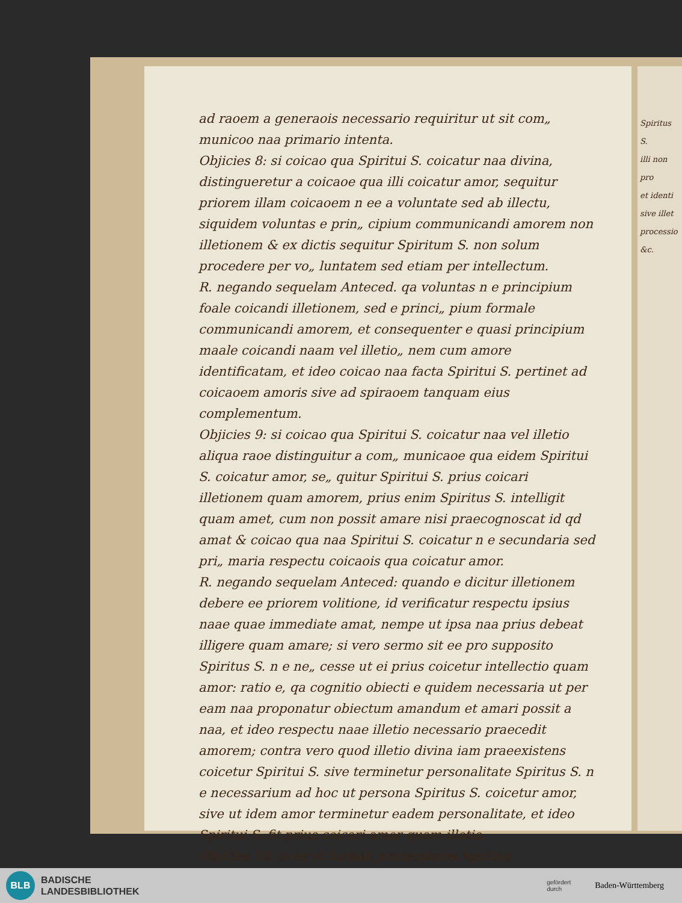ad raoem a generaois necessario requiritur ut sit com„ municoo naa primario intenta.
Objicies 8: si coicao qua Spiritui S. coicatur naa divina, distingueretur a coicaoe qua illi coicatur amor, sequitur priorem illam coicaoem n ee a voluntate sed ab illectu, siquidem voluntas e prin„ cipium communicandi amorem non illetionem & ex dictis sequitur Spiritum S. non solum procedere per vo„ luntatem sed etiam per intellectum.
R. negando sequelam Anteced. qa voluntas n e principium foale coicandi illetionem, sed e princi„ pium formale communicandi amorem, et consequenter e quasi principium maale coicandi naam vel illetio„ nem cum amore identificatam, et ideo coicao naa facta Spiritui S. pertinet ad coicaoem amoris sive ad spiraoem tanquam eius complementum.
Objicies 9: si coicao qua Spiritui S. coicatur naa vel illetio aliqua raoe distinguitur a com„ municaoe qua eidem Spiritui S. coicatur amor, se„ quitur Spiritui S. prius coicari illetionem quam amorem, prius enim Spiritus S. intelligit quam amet, cum non possit amare nisi praecognoscat id qd amat & coicao qua naa Spiritui S. coicatur n e secundaria sed pri„ maria respectu coicaois qua coicatur amor.
R. negando sequelam Anteced: quando e dicitur illetionem debere ee priorem volitione, id verificatur respectu ipsius naae quae immediate amat, nempe ut ipsa naa prius debeat illigere quam amare; si vero sermo sit ee pro supposito Spiritus S. n e ne„ cesse ut ei prius coicetur intellectio quam amor: ratio e, qa cognitio obiecti e quidem necessaria ut per eam naa proponatur obiectum amandum et amari possit a naa, et ideo respectu naae illetio necessario praecedit amorem; contra vero quod illetio divina iam praeexistens coicetur Spiritui S. sive terminetur personalitate Spiritus S. n e necessarium ad hoc ut persona Spiritus S. coicetur amor, sive ut idem amor terminetur eadem personalitate, et ideo Spiritui S. fit prius coicari amor quam illetio.
Objicies 10: si ex vi formali processionis Spiritus
Spiritus S.
illi non pro
et identi
sive illet
processio
&c.
BLB
BADISCHE
LANDESBIBLIOTHEK
gefördert
durch
Baden-Württemberg